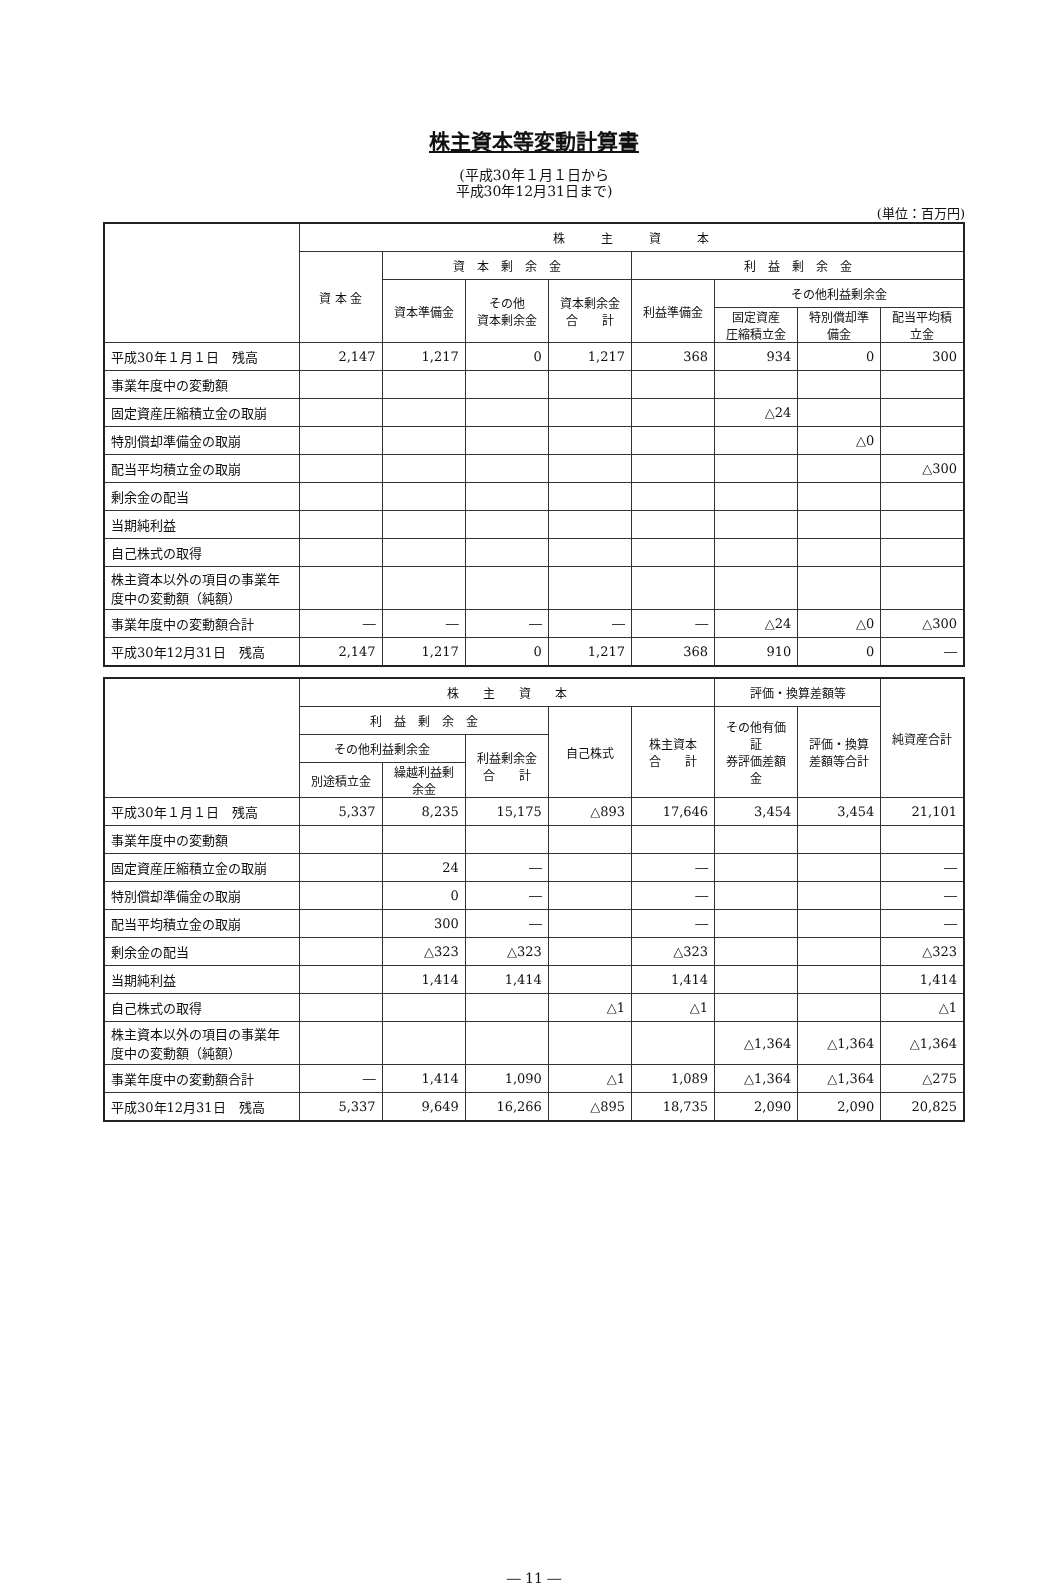株主資本等変動計算書
(平成30年１月１日から
平成30年12月31日まで)
(単位：百万円)
| | 株 主 資 本 | | | | | | | |
| --- | --- | --- | --- | --- | --- | --- | --- | --- |
| | 資 本 金 | 資 本 剰 余 金 | | | 利 益 剰 余 金 | | | |
| | | 資本準備金 | その他 資本剰余金 | 資本剰余金 合 計 | 利益準備金 | その他利益剰余金 | | |
| | | | | | | 固定資産 圧縮積立金 | 特別償却準備金 | 配当平均積立金 |
| 平成30年１月１日 残高 | 2,147 | 1,217 | 0 | 1,217 | 368 | 934 | 0 | 300 |
| 事業年度中の変動額 | | | | | | | | |
| 固定資産圧縮積立金の取崩 | | | | | | △24 | | |
| 特別償却準備金の取崩 | | | | | | | △0 | |
| 配当平均積立金の取崩 | | | | | | | | △300 |
| 剰余金の配当 | | | | | | | | |
| 当期純利益 | | | | | | | | |
| 自己株式の取得 | | | | | | | | |
| 株主資本以外の項目の事業年度中の変動額（純額） | | | | | | | | |
| 事業年度中の変動額合計 | ― | ― | ― | ― | ― | △24 | △0 | △300 |
| 平成30年12月31日 残高 | 2,147 | 1,217 | 0 | 1,217 | 368 | 910 | 0 | ― |
| | 株 主 資 本 | | | | | 評価・換算差額等 | | 純資産合計 |
| --- | --- | --- | --- | --- | --- | --- | --- | --- |
| | 利 益 剰 余 金 | | | 自己株式 | 株主資本 合 計 | その他有価証 券評価差額金 | 評価・換算 差額等合計 | |
| | その他利益剰余金 | | 利益剰余金 合 計 | | | | | |
| | 別途積立金 | 繰越利益剰余金 | | | | | | |
| 平成30年１月１日 残高 | 5,337 | 8,235 | 15,175 | △893 | 17,646 | 3,454 | 3,454 | 21,101 |
| 事業年度中の変動額 | | | | | | | | |
| 固定資産圧縮積立金の取崩 | | 24 | ― | | ― | | | ― |
| 特別償却準備金の取崩 | | 0 | ― | | ― | | | ― |
| 配当平均積立金の取崩 | | 300 | ― | | ― | | | ― |
| 剰余金の配当 | | △323 | △323 | | △323 | | | △323 |
| 当期純利益 | | 1,414 | 1,414 | | 1,414 | | | 1,414 |
| 自己株式の取得 | | | | △1 | △1 | | | △1 |
| 株主資本以外の項目の事業年度中の変動額（純額） | | | | | | △1,364 | △1,364 | △1,364 |
| 事業年度中の変動額合計 | ― | 1,414 | 1,090 | △1 | 1,089 | △1,364 | △1,364 | △275 |
| 平成30年12月31日 残高 | 5,337 | 9,649 | 16,266 | △895 | 18,735 | 2,090 | 2,090 | 20,825 |
― 11 ―